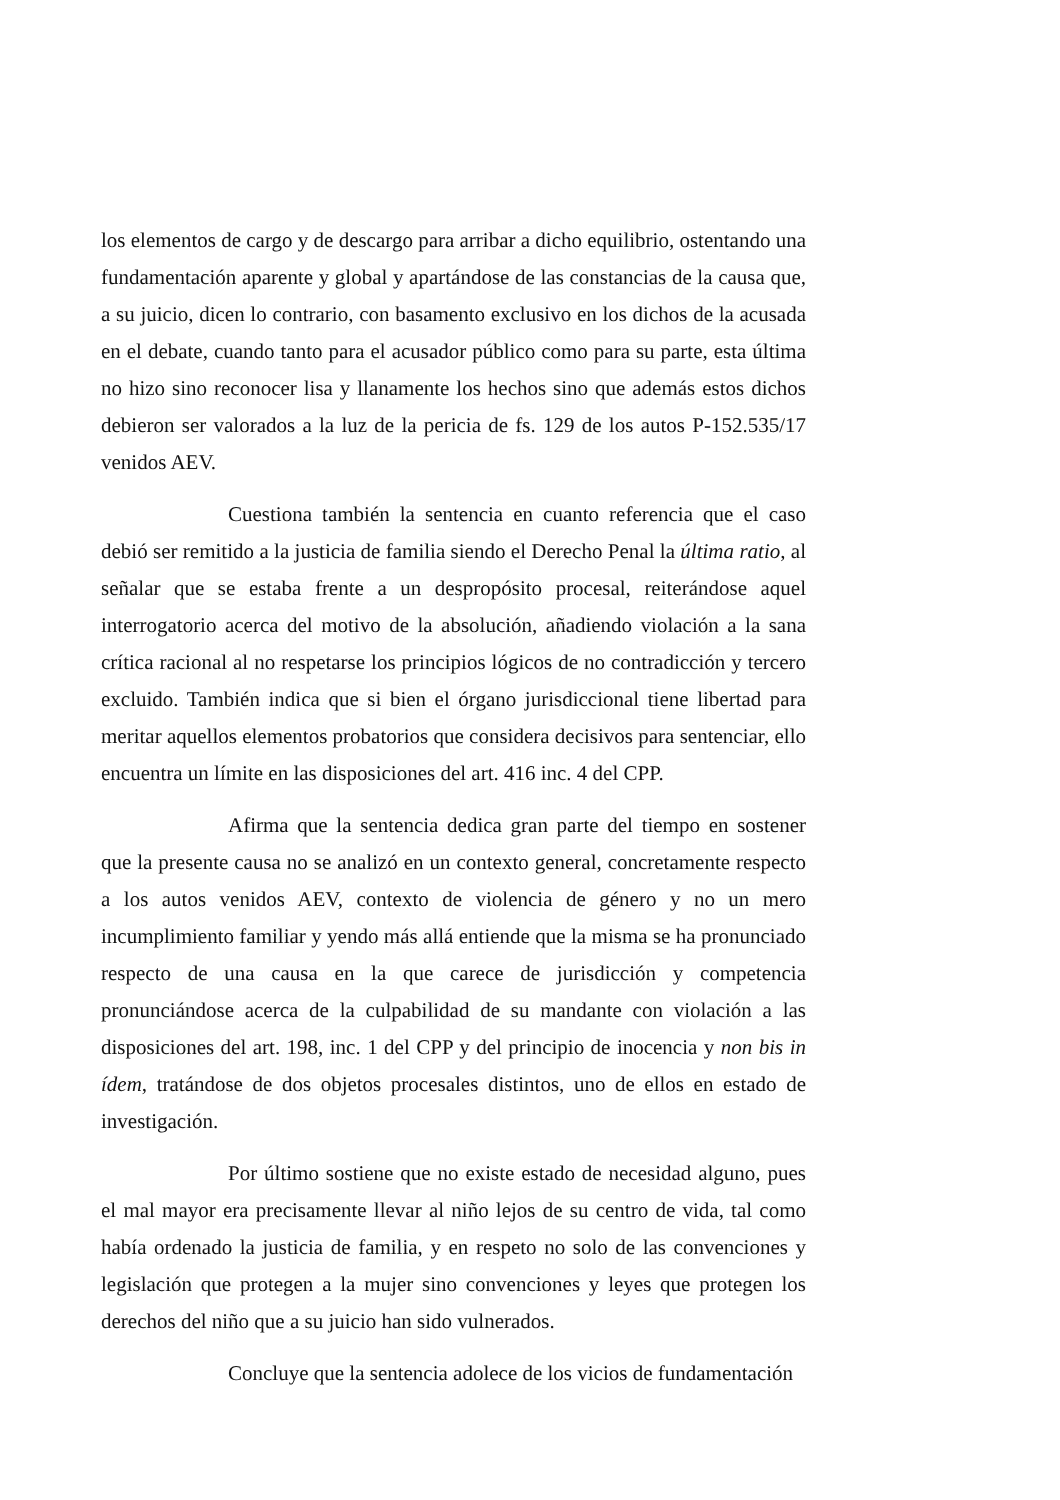los elementos de cargo y de descargo para arribar a dicho equilibrio, ostentando una fundamentación aparente y global y apartándose de las constancias de la causa que, a su juicio, dicen lo contrario, con basamento exclusivo en los dichos de la acusada en el debate, cuando tanto para el acusador público como para su parte, esta última no hizo sino reconocer lisa y llanamente los hechos sino que además estos dichos debieron ser valorados a la luz de la pericia de fs. 129 de los autos P-152.535/17 venidos AEV.
Cuestiona también la sentencia en cuanto referencia que el caso debió ser remitido a la justicia de familia siendo el Derecho Penal la última ratio, al señalar que se estaba frente a un despropósito procesal, reiterándose aquel interrogatorio acerca del motivo de la absolución, añadiendo violación a la sana crítica racional al no respetarse los principios lógicos de no contradicción y tercero excluido. También indica que si bien el órgano jurisdiccional tiene libertad para meritar aquellos elementos probatorios que considera decisivos para sentenciar, ello encuentra un límite en las disposiciones del art. 416 inc. 4 del CPP.
Afirma que la sentencia dedica gran parte del tiempo en sostener que la presente causa no se analizó en un contexto general, concretamente respecto a los autos venidos AEV, contexto de violencia de género y no un mero incumplimiento familiar y yendo más allá entiende que la misma se ha pronunciado respecto de una causa en la que carece de jurisdicción y competencia pronunciándose acerca de la culpabilidad de su mandante con violación a las disposiciones del art. 198, inc. 1 del CPP y del principio de inocencia y non bis in ídem, tratándose de dos objetos procesales distintos, uno de ellos en estado de investigación.
Por último sostiene que no existe estado de necesidad alguno, pues el mal mayor era precisamente llevar al niño lejos de su centro de vida, tal como había ordenado la justicia de familia, y en respeto no solo de las convenciones y legislación que protegen a la mujer sino convenciones y leyes que protegen los derechos del niño que a su juicio han sido vulnerados.
Concluye que la sentencia adolece de los vicios de fundamentación